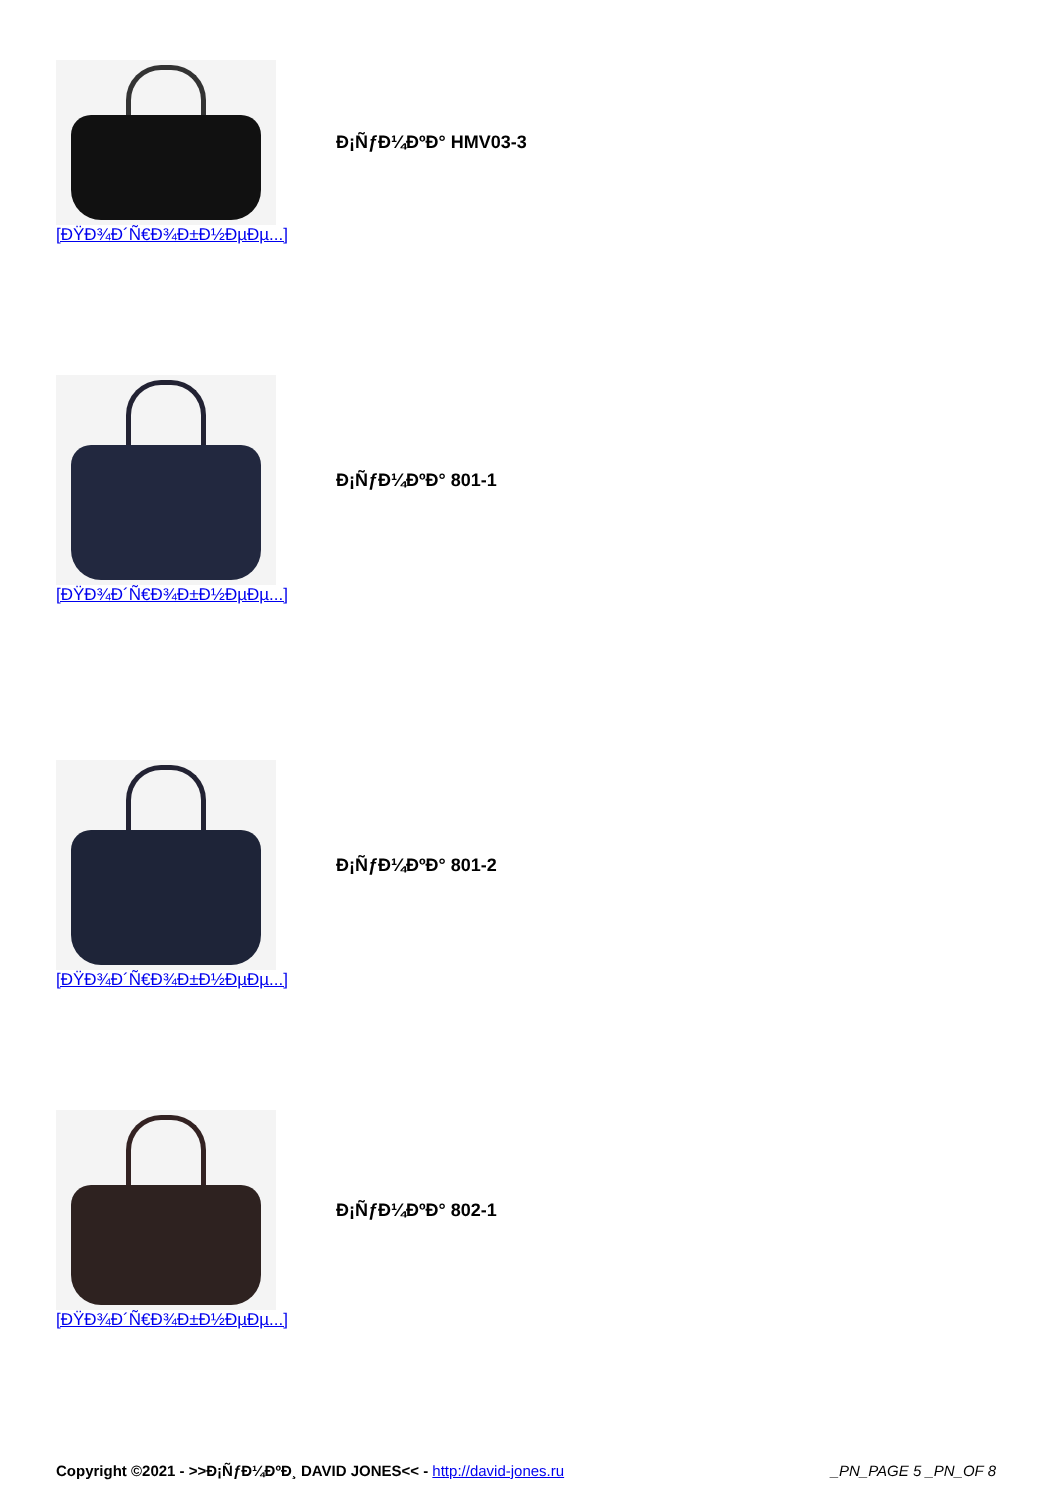| | Đ¡ÑƒĐ¼ĐºĐ° HMV03-3 |
[ĐŸĐ¾Đ´Ñ€Đ¾Đ±Đ½ĐµĐµ...]
| | Đ¡ÑƒĐ¼ĐºĐ° 801-1 |
[ĐŸĐ¾Đ´Ñ€Đ¾Đ±Đ½ĐµĐµ...]
| | Đ¡ÑƒĐ¼ĐºĐ° 801-2 |
[ĐŸĐ¾Đ´Ñ€Đ¾Đ±Đ½ĐµĐµ...]
| | Đ¡ÑƒĐ¼ĐºĐ° 802-1 |
[ĐŸĐ¾Đ´Ñ€Đ¾Đ±Đ½ĐµĐµ...]
Copyright ©2021 - >>Đ¡ÑƒĐ¼ĐºĐ¸ DAVID JONES<< - http://david-jones.ru _PN_PAGE 5 _PN_OF 8